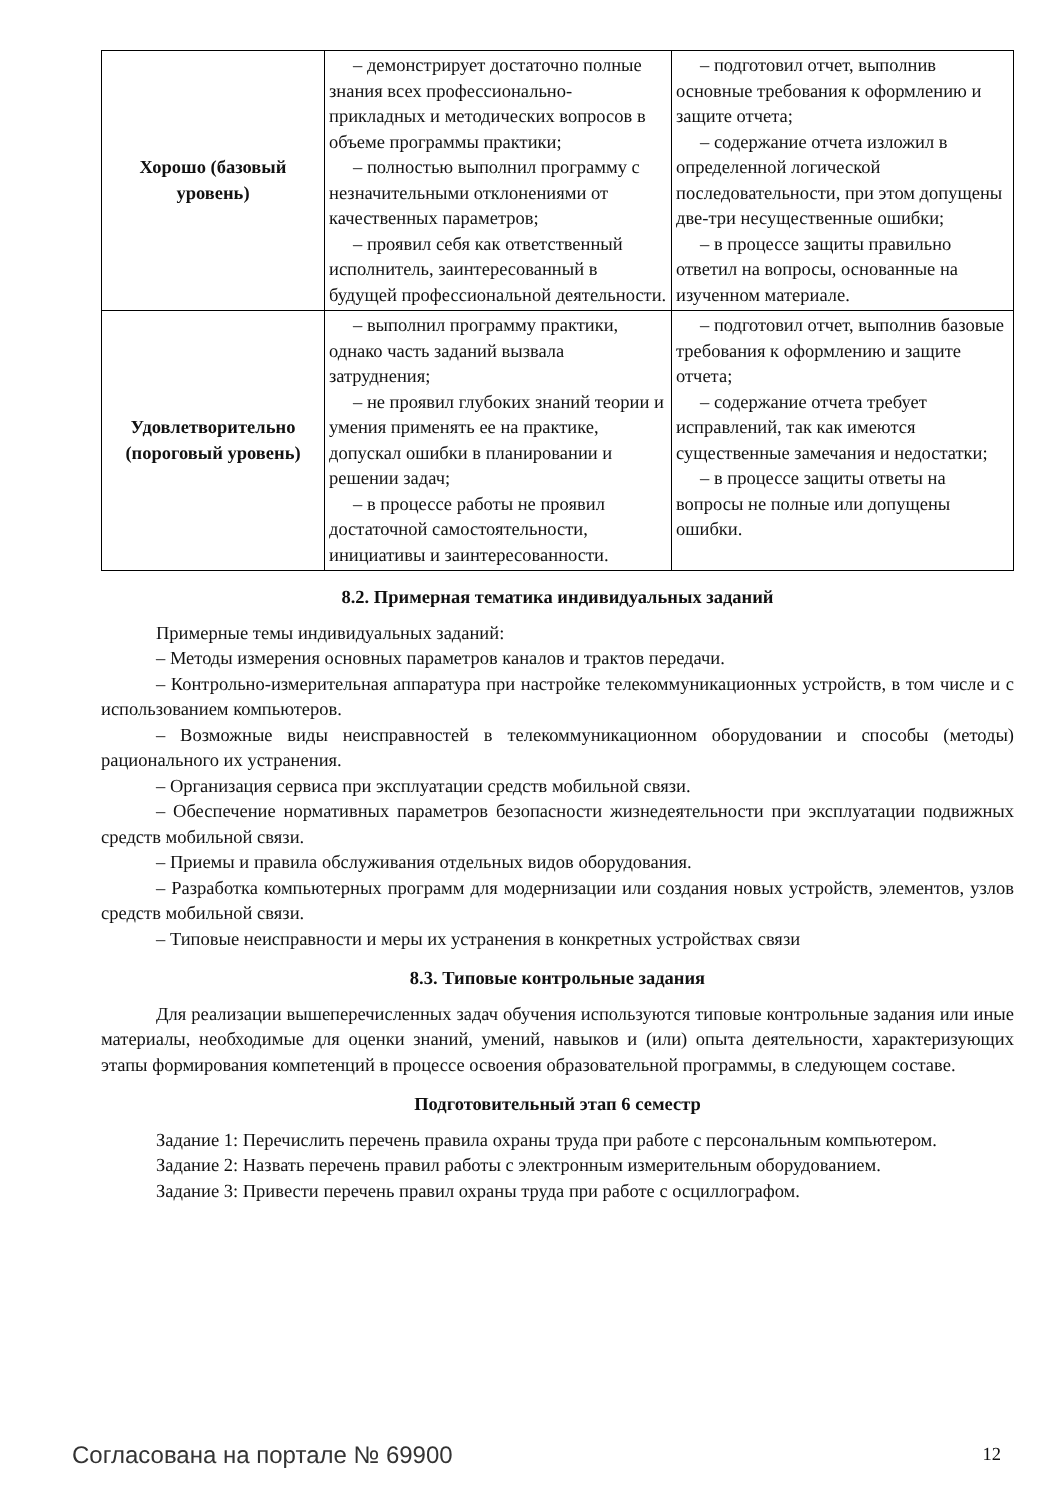| Хорошо (базовый уровень) | – демонстрирует достаточно полные знания всех профессионально-прикладных и методических вопросов в объеме программы практики; – полностью выполнил программу с незначительными отклонениями от качественных параметров; – проявил себя как ответственный исполнитель, заинтересованный в будущей профессиональной деятельности. | – подготовил отчет, выполнив основные требования к оформлению и защите отчета; – содержание отчета изложил в определенной логической последовательности, при этом допущены две-три несущественные ошибки; – в процессе защиты правильно ответил на вопросы, основанные на изученном материале. |
| Удовлетворительно (пороговый уровень) | – выполнил программу практики, однако часть заданий вызвала затруднения; – не проявил глубоких знаний теории и умения применять ее на практике, допускал ошибки в планировании и решении задач; – в процессе работы не проявил достаточной самостоятельности, инициативы и заинтересованности. | – подготовил отчет, выполнив базовые требования к оформлению и защите отчета; – содержание отчета требует исправлений, так как имеются существенные замечания и недостатки; – в процессе защиты ответы на вопросы не полные или допущены ошибки. |
8.2. Примерная тематика индивидуальных заданий
Примерные темы индивидуальных заданий:
– Методы измерения основных параметров каналов и трактов передачи.
– Контрольно-измерительная аппаратура при настройке телекоммуникационных устройств, в том числе и с использованием компьютеров.
– Возможные виды неисправностей в телекоммуникационном оборудовании и способы (методы) рационального их устранения.
– Организация сервиса при эксплуатации средств мобильной связи.
– Обеспечение нормативных параметров безопасности жизнедеятельности при эксплуатации подвижных средств мобильной связи.
– Приемы и правила обслуживания отдельных видов оборудования.
– Разработка компьютерных программ для модернизации или создания новых устройств, элементов, узлов средств мобильной связи.
– Типовые неисправности и меры их устранения в конкретных устройствах связи
8.3. Типовые контрольные задания
Для реализации вышеперечисленных задач обучения используются типовые контрольные задания или иные материалы, необходимые для оценки знаний, умений, навыков и (или) опыта деятельности, характеризующих этапы формирования компетенций в процессе освоения образовательной программы, в следующем составе.
Подготовительный этап 6 семестр
Задание 1: Перечислить перечень правила охраны труда при работе с персональным компьютером.
Задание 2: Назвать перечень правил работы с электронным измерительным оборудованием.
Задание 3: Привести перечень правил охраны труда при работе с осциллографом.
Согласована на портале № 69900 12